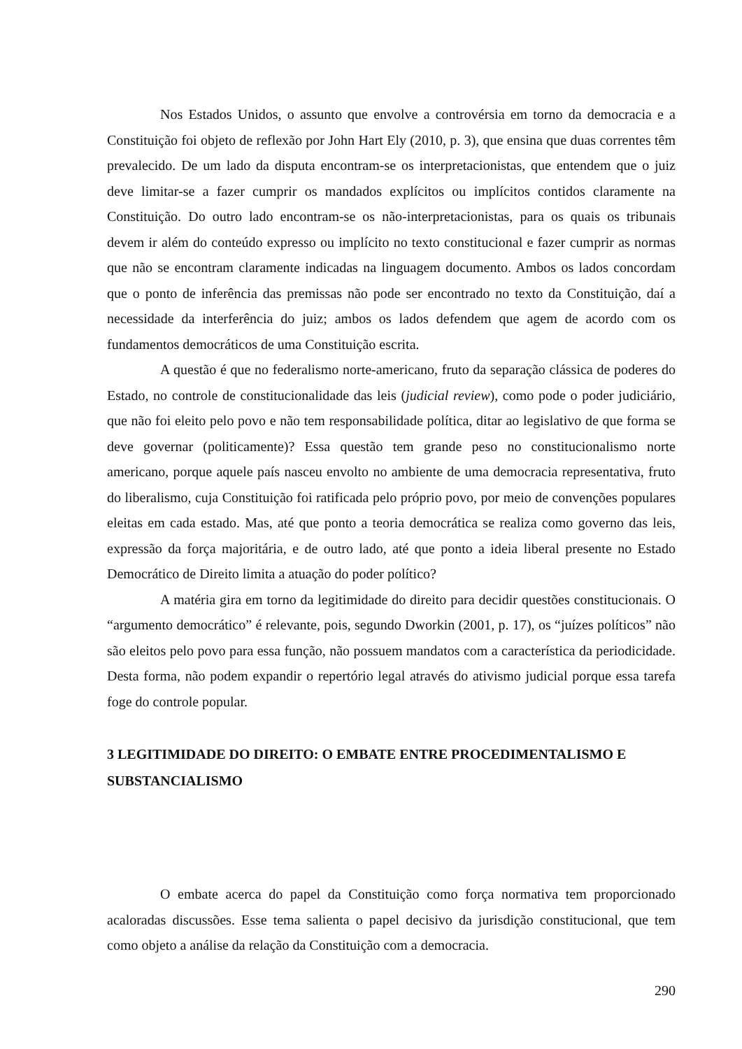Nos Estados Unidos, o assunto que envolve a controvérsia em torno da democracia e a Constituição foi objeto de reflexão por John Hart Ely (2010, p. 3), que ensina que duas correntes têm prevalecido. De um lado da disputa encontram-se os interpretacionistas, que entendem que o juiz deve limitar-se a fazer cumprir os mandados explícitos ou implícitos contidos claramente na Constituição. Do outro lado encontram-se os não-interpretacionistas, para os quais os tribunais devem ir além do conteúdo expresso ou implícito no texto constitucional e fazer cumprir as normas que não se encontram claramente indicadas na linguagem documento. Ambos os lados concordam que o ponto de inferência das premissas não pode ser encontrado no texto da Constituição, daí a necessidade da interferência do juiz; ambos os lados defendem que agem de acordo com os fundamentos democráticos de uma Constituição escrita.
A questão é que no federalismo norte-americano, fruto da separação clássica de poderes do Estado, no controle de constitucionalidade das leis (judicial review), como pode o poder judiciário, que não foi eleito pelo povo e não tem responsabilidade política, ditar ao legislativo de que forma se deve governar (politicamente)? Essa questão tem grande peso no constitucionalismo norte americano, porque aquele país nasceu envolto no ambiente de uma democracia representativa, fruto do liberalismo, cuja Constituição foi ratificada pelo próprio povo, por meio de convenções populares eleitas em cada estado. Mas, até que ponto a teoria democrática se realiza como governo das leis, expressão da força majoritária, e de outro lado, até que ponto a ideia liberal presente no Estado Democrático de Direito limita a atuação do poder político?
A matéria gira em torno da legitimidade do direito para decidir questões constitucionais. O “argumento democrático” é relevante, pois, segundo Dworkin (2001, p. 17), os “juízes políticos” não são eleitos pelo povo para essa função, não possuem mandatos com a característica da periodicidade. Desta forma, não podem expandir o repertório legal através do ativismo judicial porque essa tarefa foge do controle popular.
3 LEGITIMIDADE DO DIREITO: O EMBATE ENTRE PROCEDIMENTALISMO E SUBSTANCIALISMO
O embate acerca do papel da Constituição como força normativa tem proporcionado acaloradas discussões. Esse tema salienta o papel decisivo da jurisdição constitucional, que tem como objeto a análise da relação da Constituição com a democracia.
290